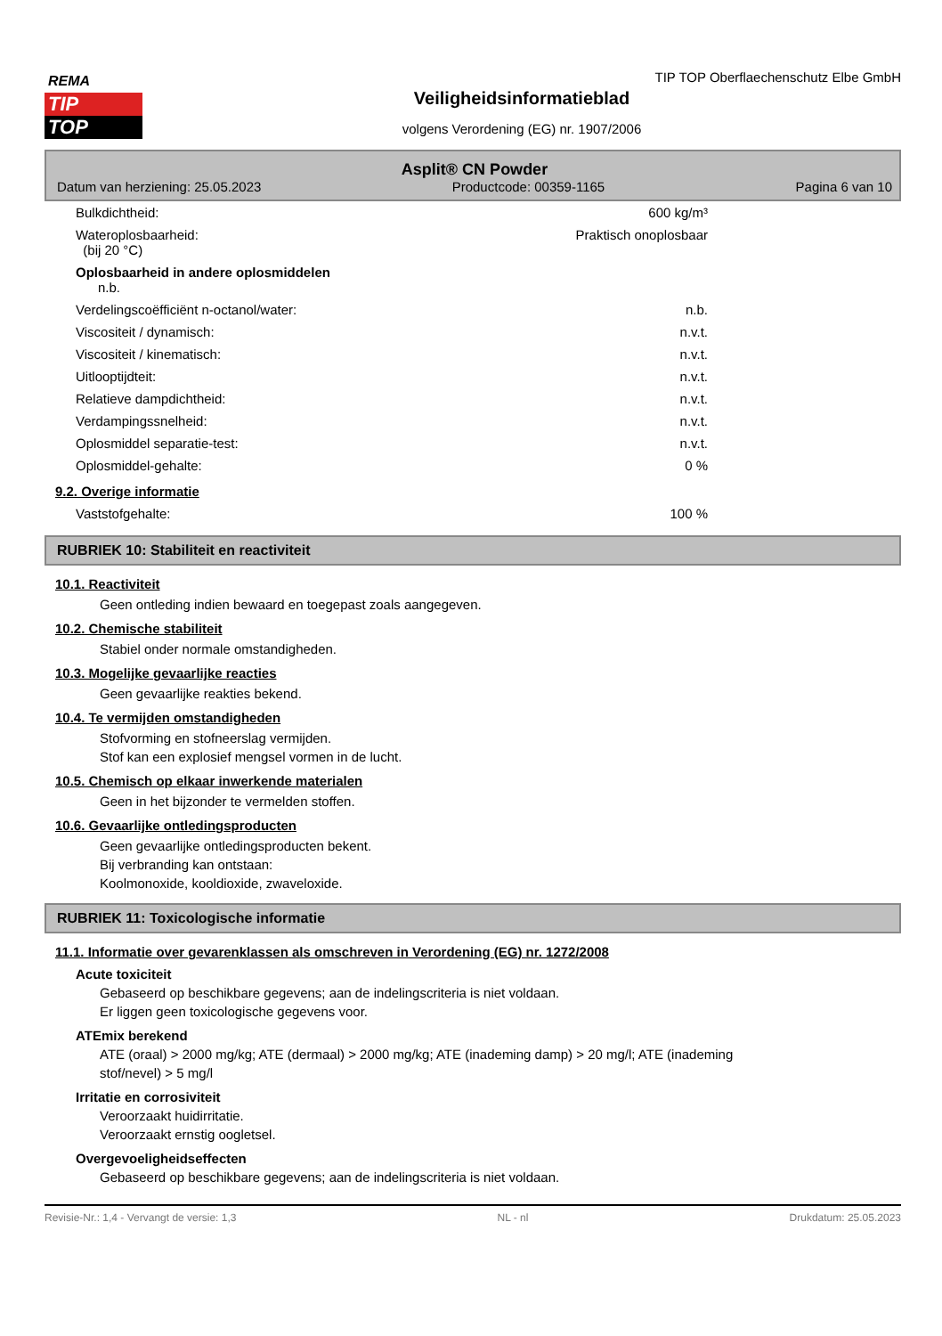REMA
TIP
TOP
TIP TOP Oberflaechenschutz Elbe GmbH
Veiligheidsinformatieblad
volgens Verordening (EG) nr. 1907/2006
Asplit® CN Powder
Datum van herziening: 25.05.2023 Productcode: 00359-1165 Pagina 6 van 10
| Bulkdichtheid: | 600 kg/m³ |
| Wateroplosbaarheid: (bij 20 °C) | Praktisch onoplosbaar |
| Oplosbaarheid in andere oplosmiddelen n.b. | |
| Verdelingscoëfficiënt n-octanol/water: | n.b. |
| Viscositeit / dynamisch: | n.v.t. |
| Viscositeit / kinematisch: | n.v.t. |
| Uitlooptijdteit: | n.v.t. |
| Relatieve dampdichtheid: | n.v.t. |
| Verdampingssnelheid: | n.v.t. |
| Oplosmiddel separatie-test: | n.v.t. |
| Oplosmiddel-gehalte: | 0 % |
9.2. Overige informatie
| Vaststofgehalte: | 100 % |
RUBRIEK 10: Stabiliteit en reactiviteit
10.1. Reactiviteit
Geen ontleding indien bewaard en toegepast zoals aangegeven.
10.2. Chemische stabiliteit
Stabiel onder normale omstandigheden.
10.3. Mogelijke gevaarlijke reacties
Geen gevaarlijke reakties bekend.
10.4. Te vermijden omstandigheden
Stofvorming en stofneerslag vermijden.
Stof kan een explosief mengsel vormen in de lucht.
10.5. Chemisch op elkaar inwerkende materialen
Geen in het bijzonder te vermelden stoffen.
10.6. Gevaarlijke ontledingsproducten
Geen gevaarlijke ontledingsproducten bekent.
Bij verbranding kan ontstaan:
Koolmonoxide, kooldioxide, zwaveloxide.
RUBRIEK 11: Toxicologische informatie
11.1. Informatie over gevarenklassen als omschreven in Verordening (EG) nr. 1272/2008
Acute toxiciteit
Gebaseerd op beschikbare gegevens; aan de indelingscriteria is niet voldaan.
Er liggen geen toxicologische gegevens voor.
ATEmix berekend
ATE (oraal) > 2000 mg/kg; ATE (dermaal) > 2000 mg/kg; ATE (inademing damp) > 20 mg/l; ATE (inademing
stof/nevel) > 5 mg/l
Irritatie en corrosiviteit
Veroorzaakt huidirritatie.
Veroorzaakt ernstig oogletsel.
Overgevoeligheidseffecten
Gebaseerd op beschikbare gegevens; aan de indelingscriteria is niet voldaan.
Revisie-Nr.: 1,4 - Vervangt de versie: 1,3 NL - nl Drukdatum: 25.05.2023